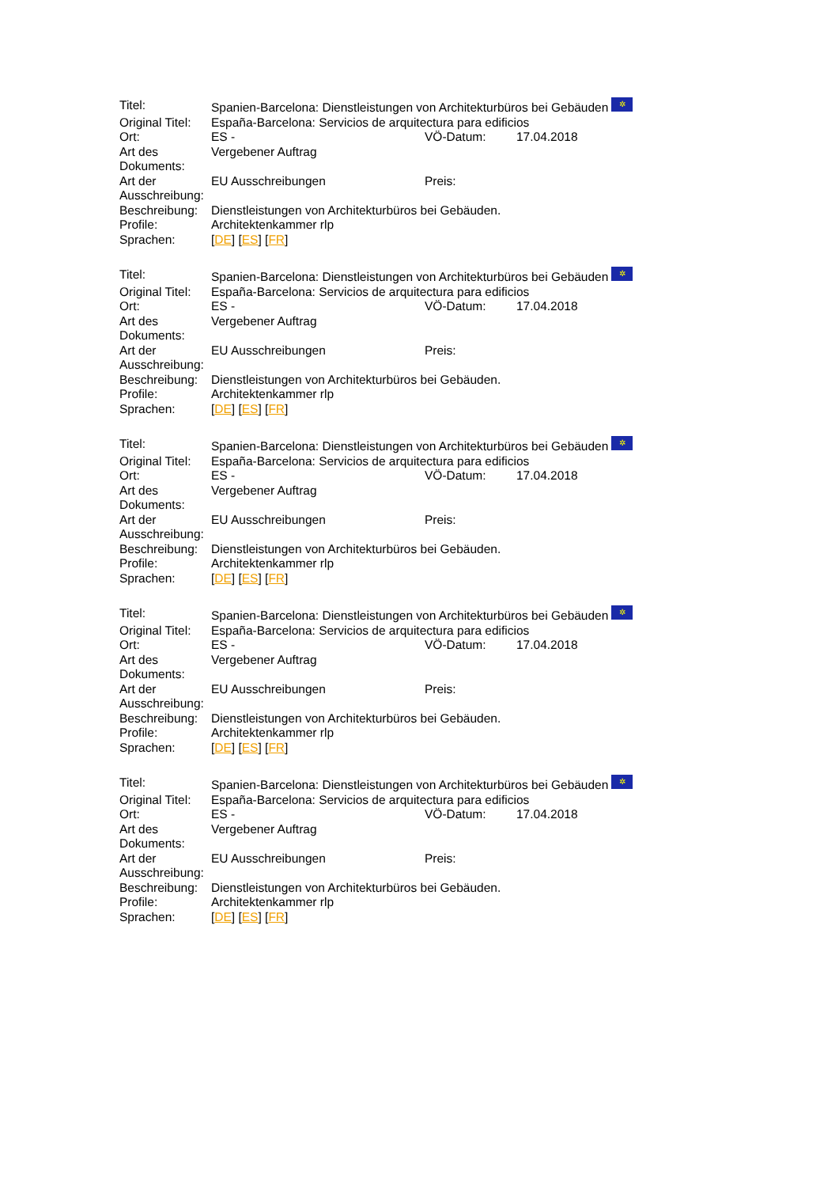| Titel: | Spanien-Barcelona: Dienstleistungen von Architekturbüros bei Gebäuden ✲ | | |
| Original Titel: | España-Barcelona: Servicios de arquitectura para edificios | | |
| Ort: | ES - | VÖ-Datum: | 17.04.2018 |
| Art des Dokuments: | Vergebener Auftrag | | |
| Art der Ausschreibung: | EU Ausschreibungen | Preis: | |
| Beschreibung: | Dienstleistungen von Architekturbüros bei Gebäuden. | | |
| Profile: | Architektenkammer rlp | | |
| Sprachen: | [ DE ] [ ES ] [ FR ] | | |
| Titel: | Spanien-Barcelona: Dienstleistungen von Architekturbüros bei Gebäuden ✲ | | |
| Original Titel: | España-Barcelona: Servicios de arquitectura para edificios | | |
| Ort: | ES - | VÖ-Datum: | 17.04.2018 |
| Art des Dokuments: | Vergebener Auftrag | | |
| Art der Ausschreibung: | EU Ausschreibungen | Preis: | |
| Beschreibung: | Dienstleistungen von Architekturbüros bei Gebäuden. | | |
| Profile: | Architektenkammer rlp | | |
| Sprachen: | [ DE ] [ ES ] [ FR ] | | |
| Titel: | Spanien-Barcelona: Dienstleistungen von Architekturbüros bei Gebäuden ✲ | | |
| Original Titel: | España-Barcelona: Servicios de arquitectura para edificios | | |
| Ort: | ES - | VÖ-Datum: | 17.04.2018 |
| Art des Dokuments: | Vergebener Auftrag | | |
| Art der Ausschreibung: | EU Ausschreibungen | Preis: | |
| Beschreibung: | Dienstleistungen von Architekturbüros bei Gebäuden. | | |
| Profile: | Architektenkammer rlp | | |
| Sprachen: | [ DE ] [ ES ] [ FR ] | | |
| Titel: | Spanien-Barcelona: Dienstleistungen von Architekturbüros bei Gebäuden ✲ | | |
| Original Titel: | España-Barcelona: Servicios de arquitectura para edificios | | |
| Ort: | ES - | VÖ-Datum: | 17.04.2018 |
| Art des Dokuments: | Vergebener Auftrag | | |
| Art der Ausschreibung: | EU Ausschreibungen | Preis: | |
| Beschreibung: | Dienstleistungen von Architekturbüros bei Gebäuden. | | |
| Profile: | Architektenkammer rlp | | |
| Sprachen: | [ DE ] [ ES ] [ FR ] | | |
| Titel: | Spanien-Barcelona: Dienstleistungen von Architekturbüros bei Gebäuden ✲ | | |
| Original Titel: | España-Barcelona: Servicios de arquitectura para edificios | | |
| Ort: | ES - | VÖ-Datum: | 17.04.2018 |
| Art des Dokuments: | Vergebener Auftrag | | |
| Art der Ausschreibung: | EU Ausschreibungen | Preis: | |
| Beschreibung: | Dienstleistungen von Architekturbüros bei Gebäuden. | | |
| Profile: | Architektenkammer rlp | | |
| Sprachen: | [ DE ] [ ES ] [ FR ] | | |